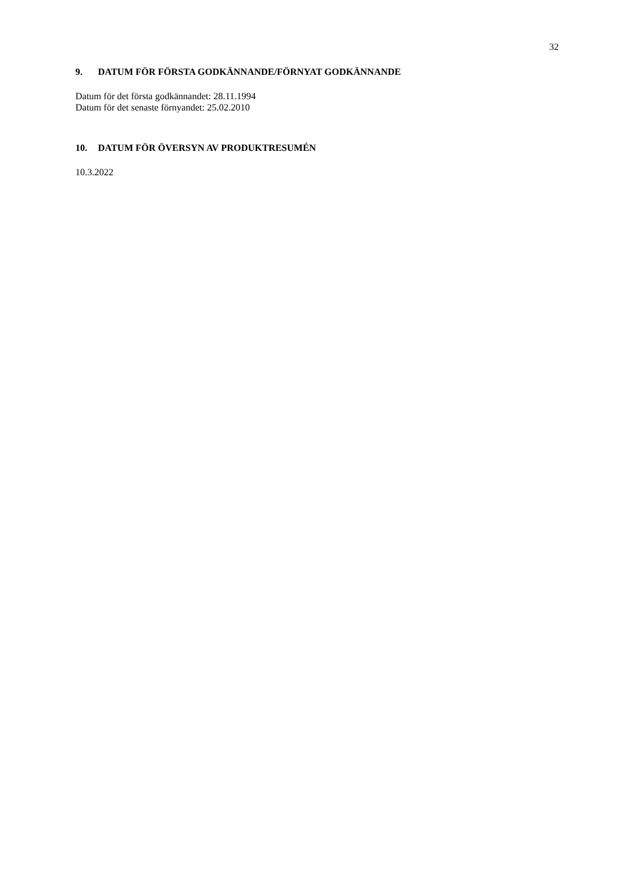32
9. DATUM FÖR FÖRSTA GODKÄNNANDE/FÖRNYAT GODKÄNNANDE
Datum för det första godkännandet: 28.11.1994
Datum för det senaste förnyandet: 25.02.2010
10. DATUM FÖR ÖVERSYN AV PRODUKTRESUMÉN
10.3.2022